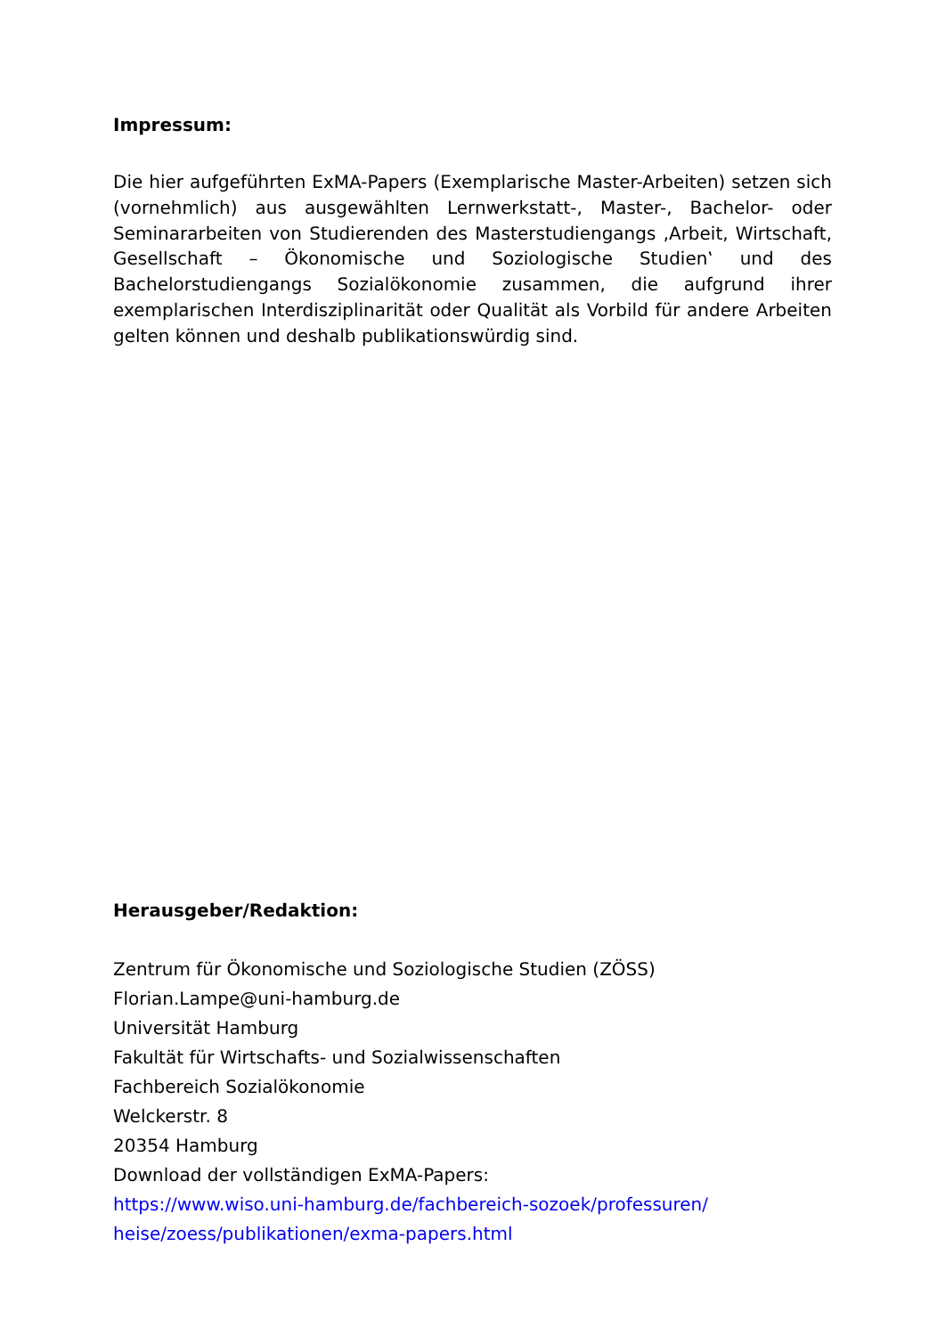Impressum:
Die hier aufgeführten ExMA-Papers (Exemplarische Master-Arbeiten) setzen sich (vornehmlich) aus ausgewählten Lernwerkstatt-, Master-, Bachelor- oder Seminararbeiten von Studierenden des Masterstudiengangs ‚Arbeit, Wirtschaft, Gesellschaft – Ökonomische und Soziologische Studien‛ und des Bachelorstudiengangs Sozialökonomie zusammen, die aufgrund ihrer exemplarischen Interdisziplinarität oder Qualität als Vorbild für andere Arbeiten gelten können und deshalb publikationswürdig sind.
Herausgeber/Redaktion:
Zentrum für Ökonomische und Soziologische Studien (ZÖSS)
Florian.Lampe@uni-hamburg.de
Universität Hamburg
Fakultät für Wirtschafts- und Sozialwissenschaften
Fachbereich Sozialökonomie
Welckerstr. 8
20354 Hamburg
Download der vollständigen ExMA-Papers:
https://www.wiso.uni-hamburg.de/fachbereich-sozoek/professuren/
heise/zoess/publikationen/exma-papers.html